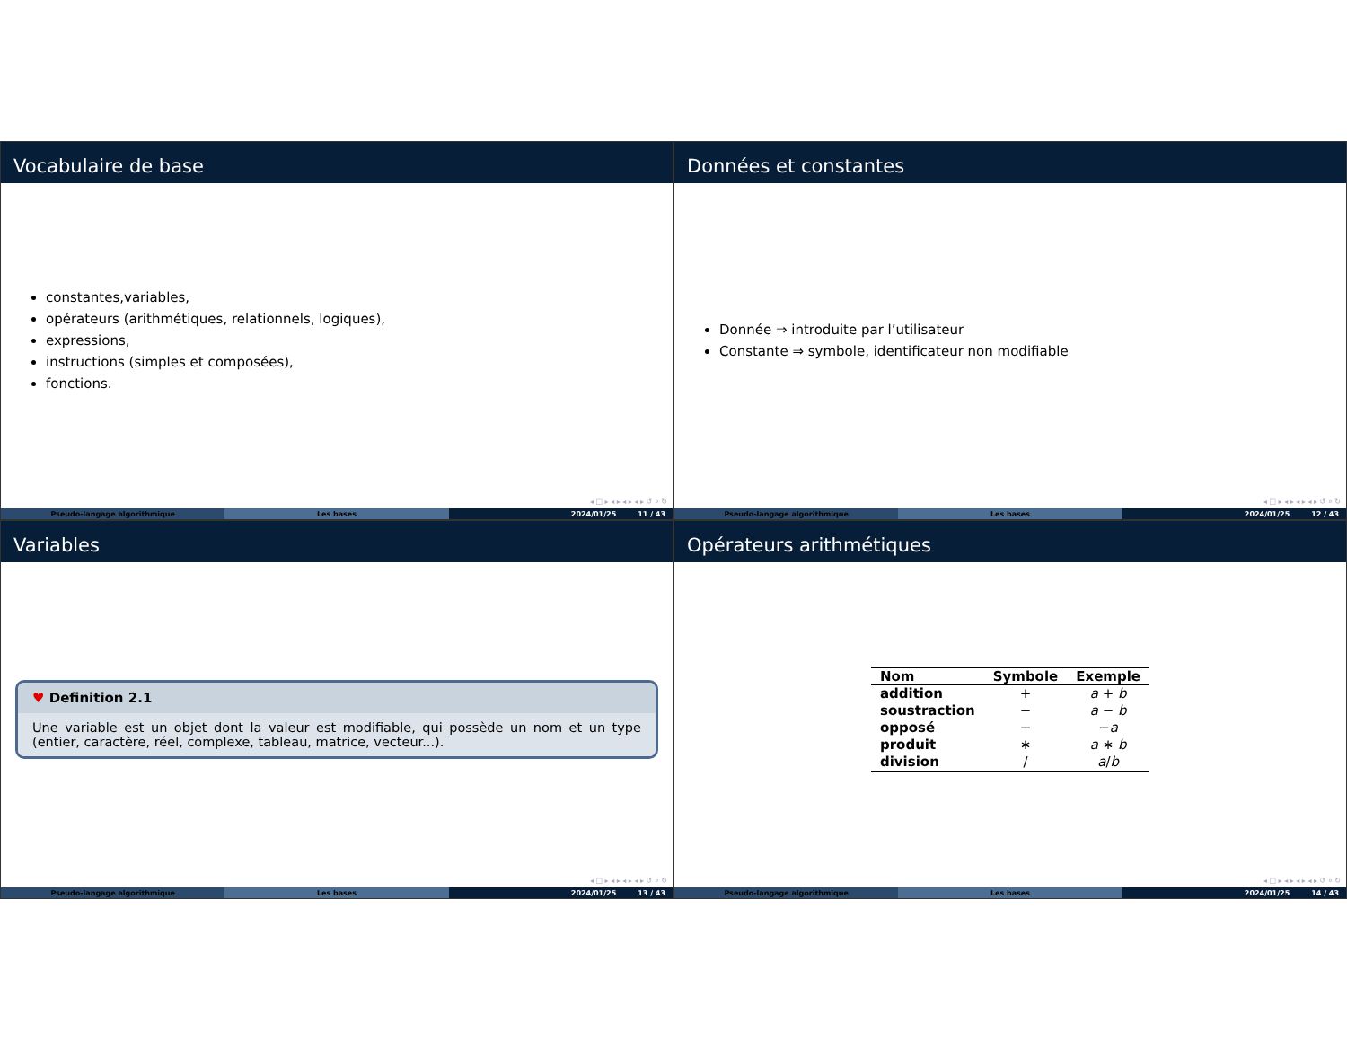Vocabulaire de base
constantes,variables,
opérateurs (arithmétiques, relationnels, logiques),
expressions,
instructions (simples et composées),
fonctions.
◂ □ ▸ ◂ ▸ ◂ ▸ ◂ ▸ ↺ ⌕ ↻
Pseudo-langage algorithmique Les bases 2024/01/25 11 / 43
Données et constantes
Donnée ⇒ introduite par l’utilisateur
Constante ⇒ symbole, identificateur non modifiable
◂ □ ▸ ◂ ▸ ◂ ▸ ◂ ▸ ↺ ⌕ ↻
Pseudo-langage algorithmique Les bases 2024/01/25 12 / 43
Variables
♥ Definition 2.1
Une variable est un objet dont la valeur est modifiable, qui possède un nom et un type (entier, caractère, réel, complexe, tableau, matrice, vecteur...).
◂ □ ▸ ◂ ▸ ◂ ▸ ◂ ▸ ↺ ⌕ ↻
Pseudo-langage algorithmique Les bases 2024/01/25 13 / 43
Opérateurs arithmétiques
| Nom | Symbole | Exemple |
| --- | --- | --- |
| addition | + | a + b |
| soustraction | − | a − b |
| opposé | − | − a |
| produit | ∗ | a ∗ b |
| division | / | a / b |
◂ □ ▸ ◂ ▸ ◂ ▸ ◂ ▸ ↺ ⌕ ↻
Pseudo-langage algorithmique Les bases 2024/01/25 14 / 43